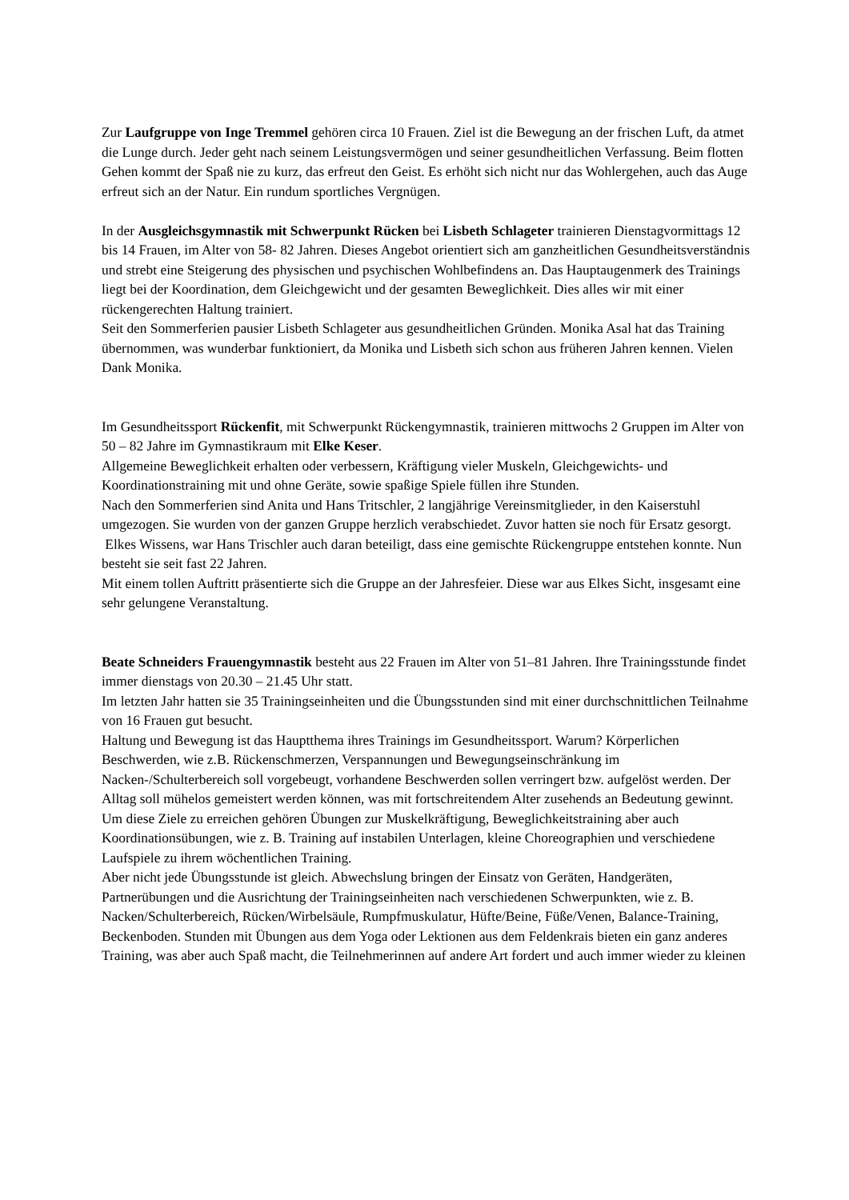Zur Laufgruppe von Inge Tremmel gehören circa 10 Frauen. Ziel ist die Bewegung an der frischen Luft, da atmet die Lunge durch. Jeder geht nach seinem Leistungsvermögen und seiner gesundheitlichen Verfassung. Beim flotten Gehen kommt der Spaß nie zu kurz, das erfreut den Geist. Es erhöht sich nicht nur das Wohlergehen, auch das Auge erfreut sich an der Natur. Ein rundum sportliches Vergnügen.
In der Ausgleichsgymnastik mit Schwerpunkt Rücken bei Lisbeth Schlageter trainieren Dienstagvormittags 12 bis 14 Frauen, im Alter von 58- 82 Jahren. Dieses Angebot orientiert sich am ganzheitlichen Gesundheitsverständnis und strebt eine Steigerung des physischen und psychischen Wohlbefindens an. Das Hauptaugenmerk des Trainings liegt bei der Koordination, dem Gleichgewicht und der gesamten Beweglichkeit. Dies alles wir mit einer rückengerechten Haltung trainiert.
Seit den Sommerferien pausier Lisbeth Schlageter aus gesundheitlichen Gründen. Monika Asal hat das Training übernommen, was wunderbar funktioniert, da Monika und Lisbeth sich schon aus früheren Jahren kennen. Vielen Dank Monika.
Im Gesundheitssport Rückenfit, mit Schwerpunkt Rückengymnastik, trainieren mittwochs 2 Gruppen im Alter von 50 – 82 Jahre im Gymnastikraum mit Elke Keser.
Allgemeine Beweglichkeit erhalten oder verbessern, Kräftigung vieler Muskeln, Gleichgewichts- und Koordinationstraining mit und ohne Geräte, sowie spaßige Spiele füllen ihre Stunden.
Nach den Sommerferien sind Anita und Hans Tritschler, 2 langjährige Vereinsmitglieder, in den Kaiserstuhl umgezogen. Sie wurden von der ganzen Gruppe herzlich verabschiedet. Zuvor hatten sie noch für Ersatz gesorgt.
Elkes Wissens, war Hans Trischler auch daran beteiligt, dass eine gemischte Rückengruppe entstehen konnte. Nun besteht sie seit fast 22 Jahren.
Mit einem tollen Auftritt präsentierte sich die Gruppe an der Jahresfeier. Diese war aus Elkes Sicht, insgesamt eine sehr gelungene Veranstaltung.
Beate Schneiders Frauengymnastik besteht aus 22 Frauen im Alter von 51–81 Jahren. Ihre Trainingsstunde findet immer dienstags von 20.30 – 21.45 Uhr statt.
Im letzten Jahr hatten sie 35 Trainingseinheiten und die Übungsstunden sind mit einer durchschnittlichen Teilnahme von 16 Frauen gut besucht.
Haltung und Bewegung ist das Hauptthema ihres Trainings im Gesundheitssport. Warum? Körperlichen Beschwerden, wie z.B. Rückenschmerzen, Verspannungen und Bewegungseinschränkung im Nacken-/Schulterbereich soll vorgebeugt, vorhandene Beschwerden sollen verringert bzw. aufgelöst werden. Der Alltag soll mühelos gemeistert werden können, was mit fortschreitendem Alter zusehends an Bedeutung gewinnt. Um diese Ziele zu erreichen gehören Übungen zur Muskelkräftigung, Beweglichkeitstraining aber auch Koordinationsübungen, wie z. B. Training auf instabilen Unterlagen, kleine Choreographien und verschiedene Laufspiele zu ihrem wöchentlichen Training.
Aber nicht jede Übungsstunde ist gleich. Abwechslung bringen der Einsatz von Geräten, Handgeräten, Partnerübungen und die Ausrichtung der Trainingseinheiten nach verschiedenen Schwerpunkten, wie z. B. Nacken/Schulterbereich, Rücken/Wirbelsäule, Rumpfmuskulatur, Hüfte/Beine, Füße/Venen, Balance-Training, Beckenboden. Stunden mit Übungen aus dem Yoga oder Lektionen aus dem Feldenkrais bieten ein ganz anderes Training, was aber auch Spaß macht, die Teilnehmerinnen auf andere Art fordert und auch immer wieder zu kleinen